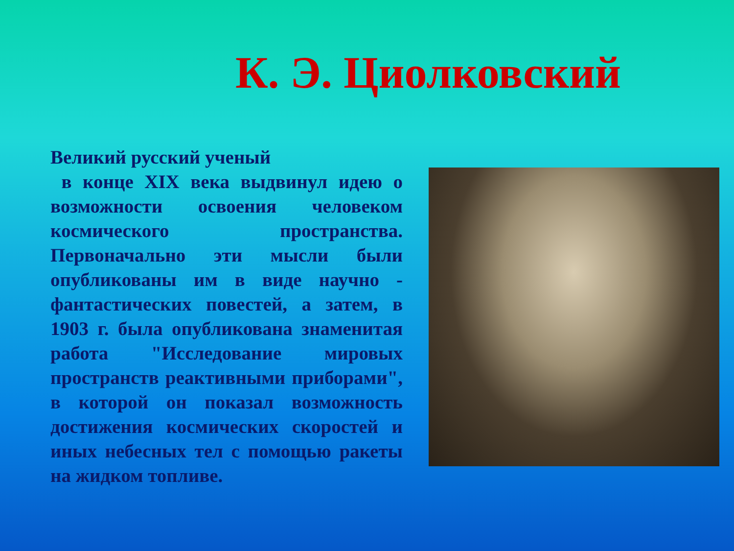К. Э. Циолковский
Великий русский ученый
в конце XIX века выдвинул идею о возможности освоения человеком космического пространства. Первоначально эти мысли были опубликованы им в виде научно - фантастических повестей, а затем, в 1903 г. была опубликована знаменитая работа "Исследование мировых пространств реактивными приборами", в которой он показал возможность достижения космических скоростей и иных небесных тел с помощью ракеты на жидком топливе.